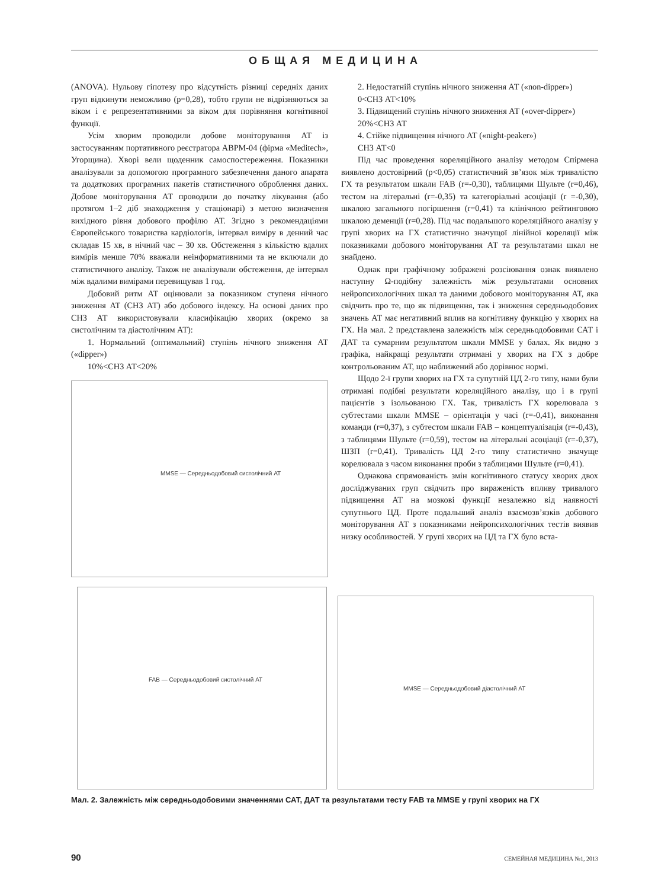ОБЩАЯ МЕДИЦИНА
(ANOVA). Нульову гіпотезу про відсутність різниці середніх даних груп відкинути неможливо (р=0,28), тобто групи не відрізняються за віком і є репрезентативними за віком для порівняння когнітивної функції.
Усім хворим проводили добове моніторування АТ із застосуванням портативного реєстратора АВРМ-04 (фірма «Meditech», Угорщина). Хворі вели щоденник самоспостереження. Показники аналізували за допомогою програмного забезпечення даного апарата та додаткових програмних пакетів статистичного оброблення даних. Добове моніторування АТ проводили до початку лікування (або протягом 1–2 діб знаходження у стаціонарі) з метою визначення вихідного рівня добового профілю АТ. Згідно з рекомендаціями Європейського товариства кардіологів, інтервал виміру в денний час складав 15 хв, в нічний час – 30 хв. Обстеження з кількістю вдалих вимірів менше 70% вважали неінформативними та не включали до статистичного аналізу. Також не аналізували обстеження, де інтервал між вдалими вимірами перевищував 1 год.
Добовий ритм АТ оцінювали за показником ступеня нічного зниження АТ (СНЗ АТ) або добового індексу. На основі даних про СНЗ АТ використовували класифікацію хворих (окремо за систолічним та діастолічним АТ):
1. Нормальний (оптимальний) ступінь нічного зниження АТ («dipper»)
10%<СНЗ АТ<20%
MMSE — Середньодобовий систолічний АТ
2. Недостатній ступінь нічного зниження АТ («non-dipper»)
0<СНЗ АТ<10%
3. Підвищений ступінь нічного зниження АТ («over-dipper»)
20%<СНЗ АТ
4. Стійке підвищення нічного АТ («night-peaker»)
СНЗ АТ<0
Під час проведення кореляційного аналізу методом Спірмена виявлено достовірний (р<0,05) статистичний зв’язок між тривалістю ГХ та результатом шкали FAB (r=-0,30), таблицями Шульте (r=0,46), тестом на літеральні (r=-0,35) та категоріальні асоціації (r =-0,30), шкалою загального погіршення (r=0,41) та клінічною рейтинговою шкалою деменції (r=0,28). Під час подальшого кореляційного аналізу у групі хворих на ГХ статистично значущої лінійної кореляції між показниками добового моніторування АТ та результатами шкал не знайдено.
Однак при графічному зображені розсіювання ознак виявлено наступну Ω-подібну залежність між результатами основних нейропсихологічних шкал та даними добового моніторування АТ, яка свідчить про те, що як підвищення, так і зниження середньодобових значень АТ має негативний вплив на когнітивну функцію у хворих на ГХ. На мал. 2 представлена залежність між середньодобовими САТ і ДАТ та сумарним результатом шкали MMSE у балах. Як видно з графіка, найкращі результати отримані у хворих на ГХ з добре контрольованим АТ, що наближений або дорівнює нормі.
Щодо 2-ї групи хворих на ГХ та супутній ЦД 2-го типу, нами були отримані подібні результати кореляційного аналізу, що і в групі пацієнтів з ізольованою ГХ. Так, тривалість ГХ корелювала з субтестами шкали MMSE – орієнтація у часі (r=-0,41), виконання команди (r=0,37), з субтестом шкали FAB – концептуалізація (r=-0,43), з таблицями Шульте (r=0,59), тестом на літеральні асоціації (r=-0,37), ШЗП (r=0,41). Тривалість ЦД 2-го типу статистично значуще корелювала з часом виконання проби з таблицями Шульте (r=0,41).
Однакова спрямованість змін когнітивного статусу хворих двох досліджуваних груп свідчить про вираженість впливу тривалого підвищення АТ на мозкові функції незалежно від наявності супутнього ЦД. Проте подальший аналіз взаємозв’язків добового моніторування АТ з показниками нейропсихологічних тестів виявив низку особливостей. У групі хворих на ЦД та ГХ було вста-
FAB — Середньодобовий систолічний АТ
MMSE — Середньодобовий діастолічний АТ
Мал. 2. Залежність між середньодобовими значеннями САТ, ДАТ та результатами тесту FAB та MMSE у групі хворих на ГХ
90 СЕМЕЙНАЯ МЕДИЦИНА №1, 2013